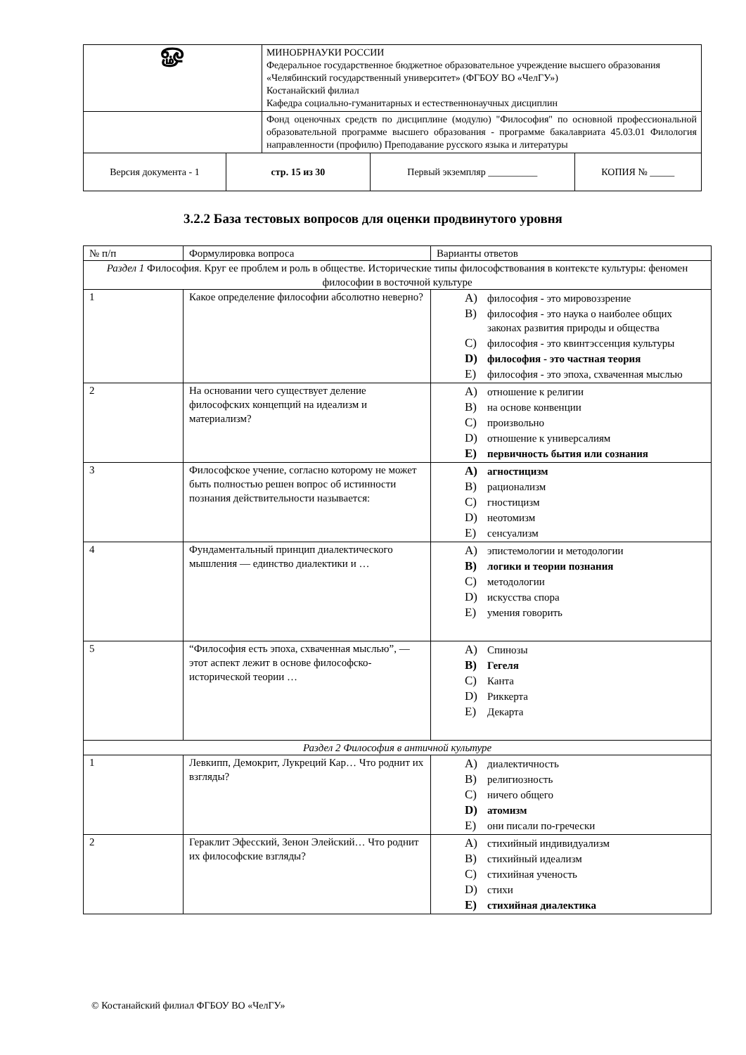| ௐ | | МИНОБРНАУКИ РОССИИ Федеральное государственное бюджетное образовательное учреждение высшего образования «Челябинский государственный университет» (ФГБОУ ВО «ЧелГУ») Костанайский филиал Кафедра социально-гуманитарных и естественнонаучных дисциплин | | |
| | | Фонд оценочных средств по дисциплине (модулю) "Философия" по основной профессиональной образовательной программе высшего образования - программе бакалавриата 45.03.01 Филология направленности (профилю) Преподавание русского языка и литературы | | |
| Версия документа - 1 | стр. 15 из 30 | | Первый экземпляр __________ | КОПИЯ № _____ |
3.2.2 База тестовых вопросов для оценки продвинутого уровня
| № п/п | Формулировка вопроса | Варианты ответов |
| --- | --- | --- |
| Раздел 1 Философия. Круг ее проблем и роль в обществе. Исторические типы философствования в контексте культуры: феномен философии в восточной культуре | | |
| 1 | Какое определение философии абсолютно неверно? | A) философия - это мировоззрение B) философия - это наука о наиболее общих законах развития природы и общества C) философия - это квинтэссенция культуры D) философия - это частная теория E) философия - это эпоха, схваченная мыслью |
| 2 | На основании чего существует деление философских концепций на идеализм и материализм? | A) отношение к религии B) на основе конвенции C) произвольно D) отношение к универсалиям E) первичность бытия или сознания |
| 3 | Философское учение, согласно которому не может быть полностью решен вопрос об истинности познания действительности называется: | A) агностицизм B) рационализм C) гностицизм D) неотомизм E) сенсуализм |
| 4 | Фундаментальный принцип диалектического мышления — единство диалектики и … | A) эпистемологии и методологии B) логики и теории познания C) методологии D) искусства спора E) умения говорить |
| 5 | “Философия есть эпоха, схваченная мыслью”, — этот аспект лежит в основе философско-исторической теории … | A) Спинозы B) Гегеля C) Канта D) Риккерта E) Декарта |
| Раздел 2 Философия в античной культуре | | |
| 1 | Левкипп, Демокрит, Лукреций Кар… Что роднит их взгляды? | A) диалектичность B) религиозность C) ничего общего D) атомизм E) они писали по-гречески |
| 2 | Гераклит Эфесский, Зенон Элейский… Что роднит их философские взгляды? | A) стихийный индивидуализм B) стихийный идеализм C) стихийная ученость D) стихи E) стихийная диалектика |
© Костанайский филиал ФГБОУ ВО «ЧелГУ»